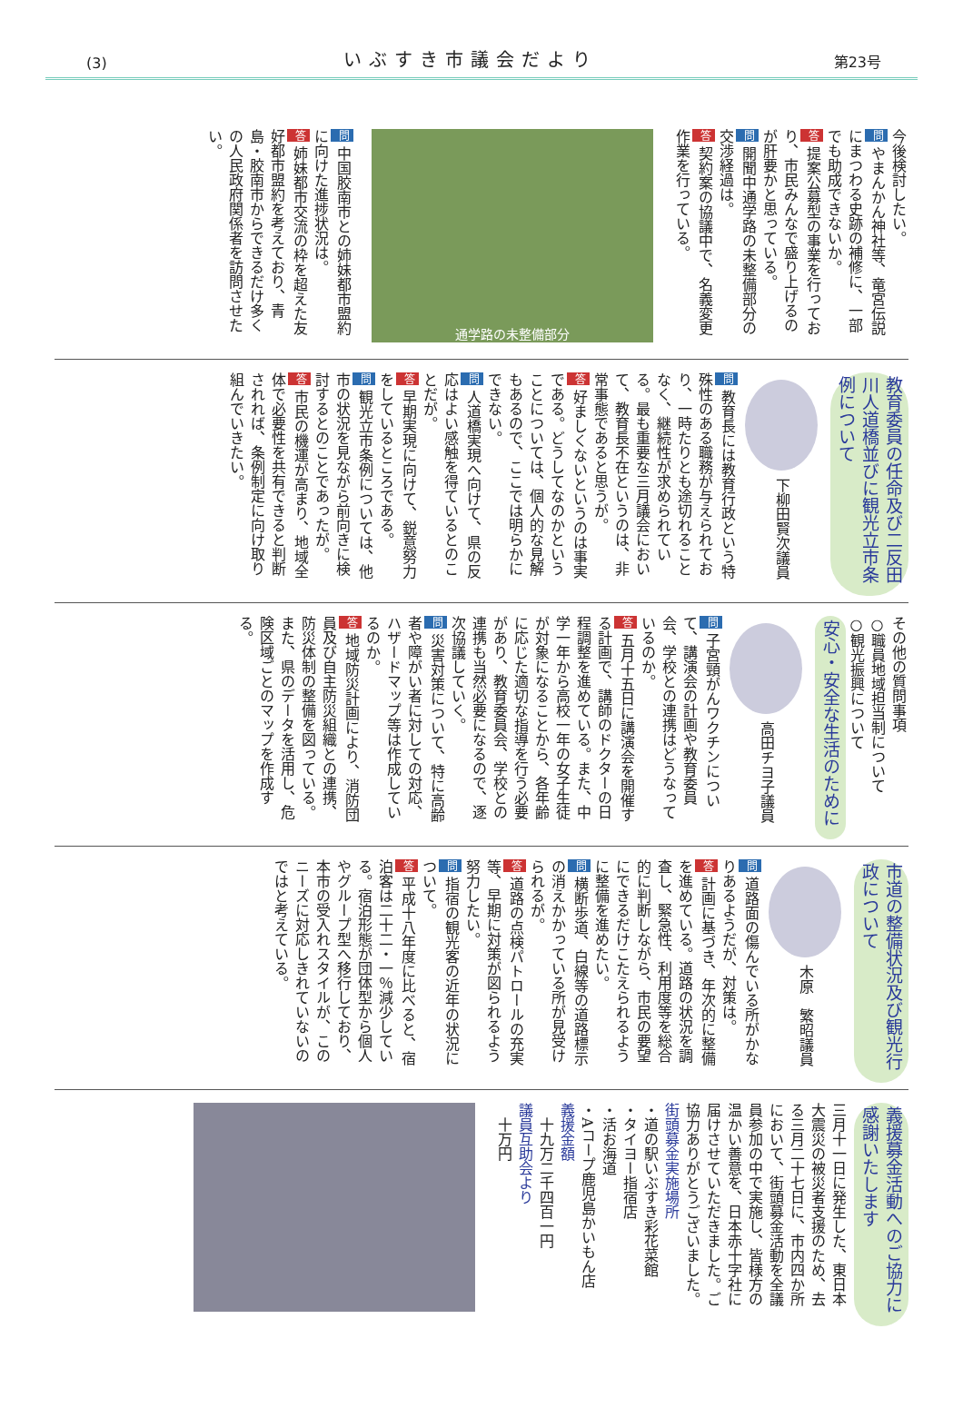(3) いぶすき市議会だより 第23号
今後検討したい。
問 やまんかん神社等、竜宮伝説にまつわる史跡の補修に、一部でも助成できないか。
答 提案公募型の事業を行っており、市民みんなで盛り上げるのが肝要かと思っている。
問 開聞中通学路の未整備部分の交渉経過は。
答 契約案の協議中で、名義変更作業を行っている。
通学路の未整備部分
問 中国胶南市との姉妹都市盟約に向けた進捗状況は。
答 姉妹都市交流の枠を超えた友好都市盟約を考えており、青島・胶南市からできるだけ多くの人民政府関係者を訪問させたい。
教育委員の任命及び二反田川人道橋並びに観光立市条例について
下柳田賢次議員
問 教育長には教育行政という特殊性のある職務が与えられており、一時たりとも途切れることなく、継続性が求められている。最も重要な三月議会において、教育長不在というのは、非常事態であると思うが。
答 好ましくないというのは事実である。どうしてなのかということについては、個人的な見解もあるので、ここでは明らかにできない。
問 人道橋実現へ向けて、県の反応はよい感触を得ているとのことだが。
答 早期実現に向けて、鋭意努力をしているところである。
問 観光立市条例については、他市の状況を見ながら前向きに検討するとのことであったが。
答 市民の機運が高まり、地域全体で必要性を共有できると判断されれば、条例制定に向け取り組んでいきたい。
その他の質問事項
○職員地域担当制について
○観光振興について
安心・安全な生活のために
高田チヨ子議員
問 子宮頸がんワクチンについて、講演会の計画や教育委員会、学校との連携はどうなっているのか。
答 五月十五日に講演会を開催する計画で、講師のドクターの日程調整を進めている。また、中学一年から高校一年の女子生徒が対象になることから、各年齢に応じた適切な指導を行う必要があり、教育委員会、学校との連携も当然必要になるので、逐次協議していく。
問 災害対策について、特に高齢者や障がい者に対しての対応、ハザードマップ等は作成しているのか。
答 地域防災計画により、消防団員及び自主防災組織との連携、防災体制の整備を図っている。また、県のデータを活用し、危険区域ごとのマップを作成する。
市道の整備状況及び観光行政について
木原　繁昭議員
問 道路面の傷んでいる所がかなりあるようだが、対策は。
答 計画に基づき、年次的に整備を進めている。道路の状況を調査し、緊急性、利用度等を総合的に判断しながら、市民の要望にできるだけこたえられるように整備を進めたい。
問 横断歩道、白線等の道路標示の消えかかっている所が見受けられるが。
答 道路の点検パトロールの充実等、早期に対策が図られるよう努力したい。
問 指宿の観光客の近年の状況について。
答 平成十八年度に比べると、宿泊客は二十二・一％減少している。宿泊形態が団体型から個人やグループ型へ移行しており、本市の受入れスタイルが、このニーズに対応しきれていないのではと考えている。
義援募金活動へのご協力に感謝いたします
三月十一日に発生した、東日本大震災の被災者支援のため、去る三月二十七日に、市内四か所において、街頭募金活動を全議員参加の中で実施し、皆様方の温かい善意を、日本赤十字社に届けさせていただきました。ご協力ありがとうございました。
街頭募金実施場所
・道の駅いぶすき彩花菜館
・タイヨー指宿店
・活お海道
・Aコープ鹿児島かいもん店
義援金額
　十九万二千四百一円
議員互助会より
　十万円